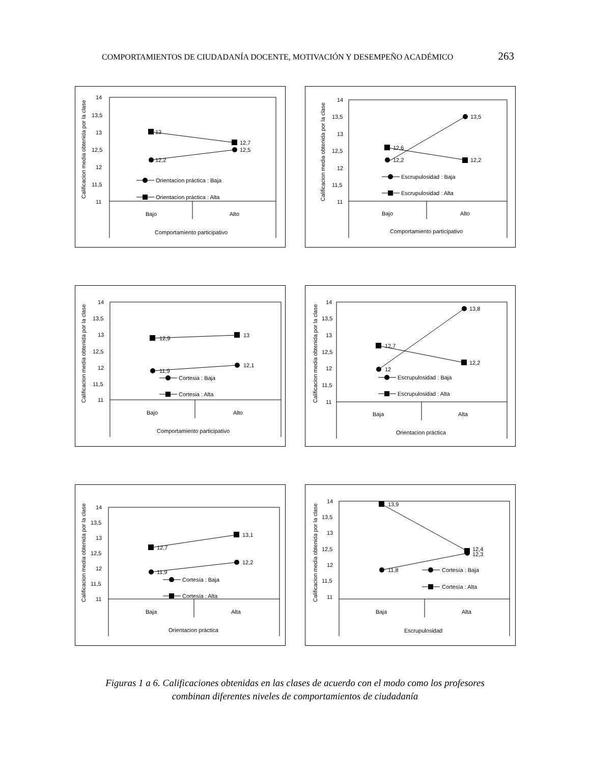COMPORTAMIENTOS DE CIUDADANÍA DOCENTE, MOTIVACIÓN Y DESEMPEÑO ACADÉMICO 263
Calificacion media obtenida por la clase
14
13,5
13
12,5
12
11,5
11
13
12,7
12,5
12,2
Orientacion práctica : Baja
Orientacion práctica : Alta
Bajo
Alto
Comportamiento participativo
Calificacion media obtenida por la clase
14
13,5
13
12,5
12
11,5
11
13,5
12,6
12,2
12,2
Escrupulosidad : Baja
Escrupulosidad : Alta
Bajo
Alto
Comportamiento participativo
Calificacion media obtenida por la clase
14
13,5
13
12,5
12
11,5
11
12,9
13
11,9
12,1
Cortesia : Baja
Cortesia : Alta
Bajo
Alto
Comportamiento participativo
Calificacion media obtenida por la clase
14
13,5
13
12,5
12
11,5
11
13,8
12,7
12
12,2
Escrupulosidad : Baja
Escrupulosidad : Alta
Baja
Alta
Orientacion práctica
Calificacion media obtenida por la clase
14
13,5
13
12,5
12
11,5
11
12,7
13,1
11,9
12,2
Cortesía : Baja
Cortesía : Alta
Baja
Alta
Orientacion práctica
Calificacion media obtenida por la clase
14
13,5
13
12,5
12
11,5
11
13,9
12,4
12,3
11,8
Cortesía : Baja
Cortesía : Alta
Baja
Alta
Escrupulosidad
Figuras 1 a 6. Calificaciones obtenidas en las clases de acuerdo con el modo como los profesores combinan diferentes niveles de comportamientos de ciudadanía